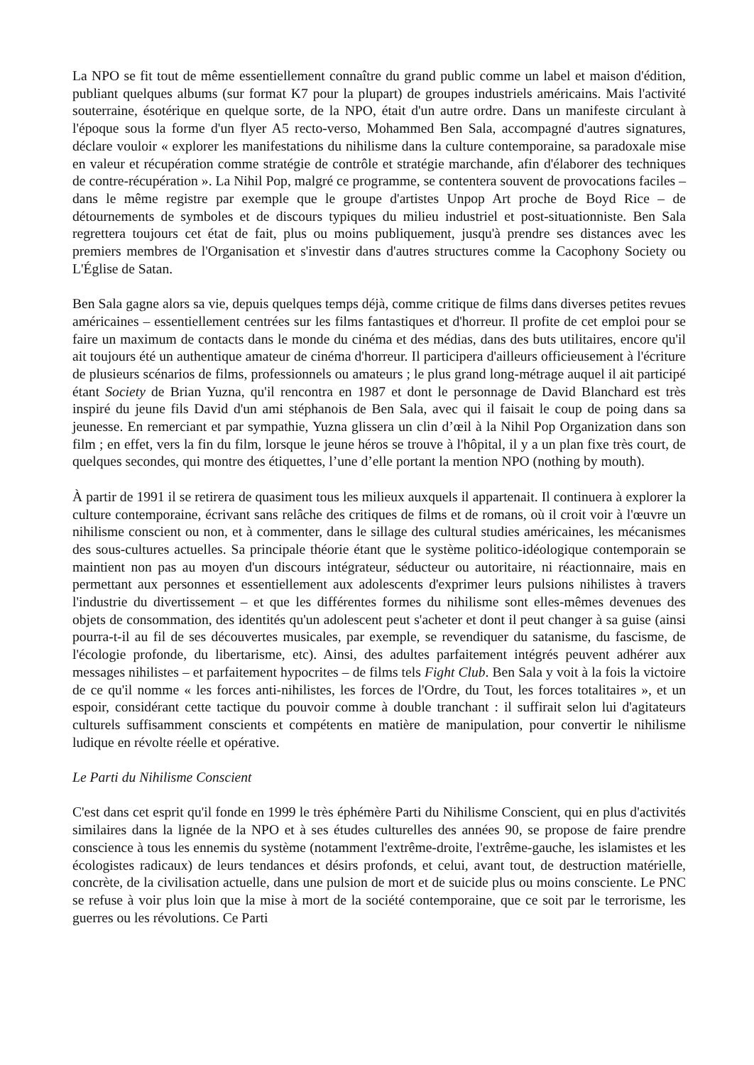La NPO se fit tout de même essentiellement connaître du grand public comme un label et maison d'édition, publiant quelques albums (sur format K7 pour la plupart) de groupes industriels américains. Mais l'activité souterraine, ésotérique en quelque sorte, de la NPO, était d'un autre ordre. Dans un manifeste circulant à l'époque sous la forme d'un flyer A5 recto-verso, Mohammed Ben Sala, accompagné d'autres signatures, déclare vouloir « explorer les manifestations du nihilisme dans la culture contemporaine, sa paradoxale mise en valeur et récupération comme stratégie de contrôle et stratégie marchande, afin d'élaborer des techniques de contre-récupération ». La Nihil Pop, malgré ce programme, se contentera souvent de provocations faciles – dans le même registre par exemple que le groupe d'artistes Unpop Art proche de Boyd Rice – de détournements de symboles et de discours typiques du milieu industriel et post-situationniste. Ben Sala regrettera toujours cet état de fait, plus ou moins publiquement, jusqu'à prendre ses distances avec les premiers membres de l'Organisation et s'investir dans d'autres structures comme la Cacophony Society ou L'Église de Satan.
Ben Sala gagne alors sa vie, depuis quelques temps déjà, comme critique de films dans diverses petites revues américaines – essentiellement centrées sur les films fantastiques et d'horreur. Il profite de cet emploi pour se faire un maximum de contacts dans le monde du cinéma et des médias, dans des buts utilitaires, encore qu'il ait toujours été un authentique amateur de cinéma d'horreur. Il participera d'ailleurs officieusement à l'écriture de plusieurs scénarios de films, professionnels ou amateurs ; le plus grand long-métrage auquel il ait participé étant Society de Brian Yuzna, qu'il rencontra en 1987 et dont le personnage de David Blanchard est très inspiré du jeune fils David d'un ami stéphanois de Ben Sala, avec qui il faisait le coup de poing dans sa jeunesse. En remerciant et par sympathie, Yuzna glissera un clin d’œil à la Nihil Pop Organization dans son film ; en effet, vers la fin du film, lorsque le jeune héros se trouve à l'hôpital, il y a un plan fixe très court, de quelques secondes, qui montre des étiquettes, l’une d’elle portant la mention NPO (nothing by mouth).
À partir de 1991 il se retirera de quasiment tous les milieux auxquels il appartenait. Il continuera à explorer la culture contemporaine, écrivant sans relâche des critiques de films et de romans, où il croit voir à l'œuvre un nihilisme conscient ou non, et à commenter, dans le sillage des cultural studies américaines, les mécanismes des sous-cultures actuelles. Sa principale théorie étant que le système politico-idéologique contemporain se maintient non pas au moyen d'un discours intégrateur, séducteur ou autoritaire, ni réactionnaire, mais en permettant aux personnes et essentiellement aux adolescents d'exprimer leurs pulsions nihilistes à travers l'industrie du divertissement – et que les différentes formes du nihilisme sont elles-mêmes devenues des objets de consommation, des identités qu'un adolescent peut s'acheter et dont il peut changer à sa guise (ainsi pourra-t-il au fil de ses découvertes musicales, par exemple, se revendiquer du satanisme, du fascisme, de l'écologie profonde, du libertarisme, etc). Ainsi, des adultes parfaitement intégrés peuvent adhérer aux messages nihilistes – et parfaitement hypocrites – de films tels Fight Club. Ben Sala y voit à la fois la victoire de ce qu'il nomme « les forces anti-nihilistes, les forces de l'Ordre, du Tout, les forces totalitaires », et un espoir, considérant cette tactique du pouvoir comme à double tranchant : il suffirait selon lui d'agitateurs culturels suffisamment conscients et compétents en matière de manipulation, pour convertir le nihilisme ludique en révolte réelle et opérative.
Le Parti du Nihilisme Conscient
C'est dans cet esprit qu'il fonde en 1999 le très éphémère Parti du Nihilisme Conscient, qui en plus d'activités similaires dans la lignée de la NPO et à ses études culturelles des années 90, se propose de faire prendre conscience à tous les ennemis du système (notamment l'extrême-droite, l'extrême-gauche, les islamistes et les écologistes radicaux) de leurs tendances et désirs profonds, et celui, avant tout, de destruction matérielle, concrète, de la civilisation actuelle, dans une pulsion de mort et de suicide plus ou moins consciente. Le PNC se refuse à voir plus loin que la mise à mort de la société contemporaine, que ce soit par le terrorisme, les guerres ou les révolutions. Ce Parti